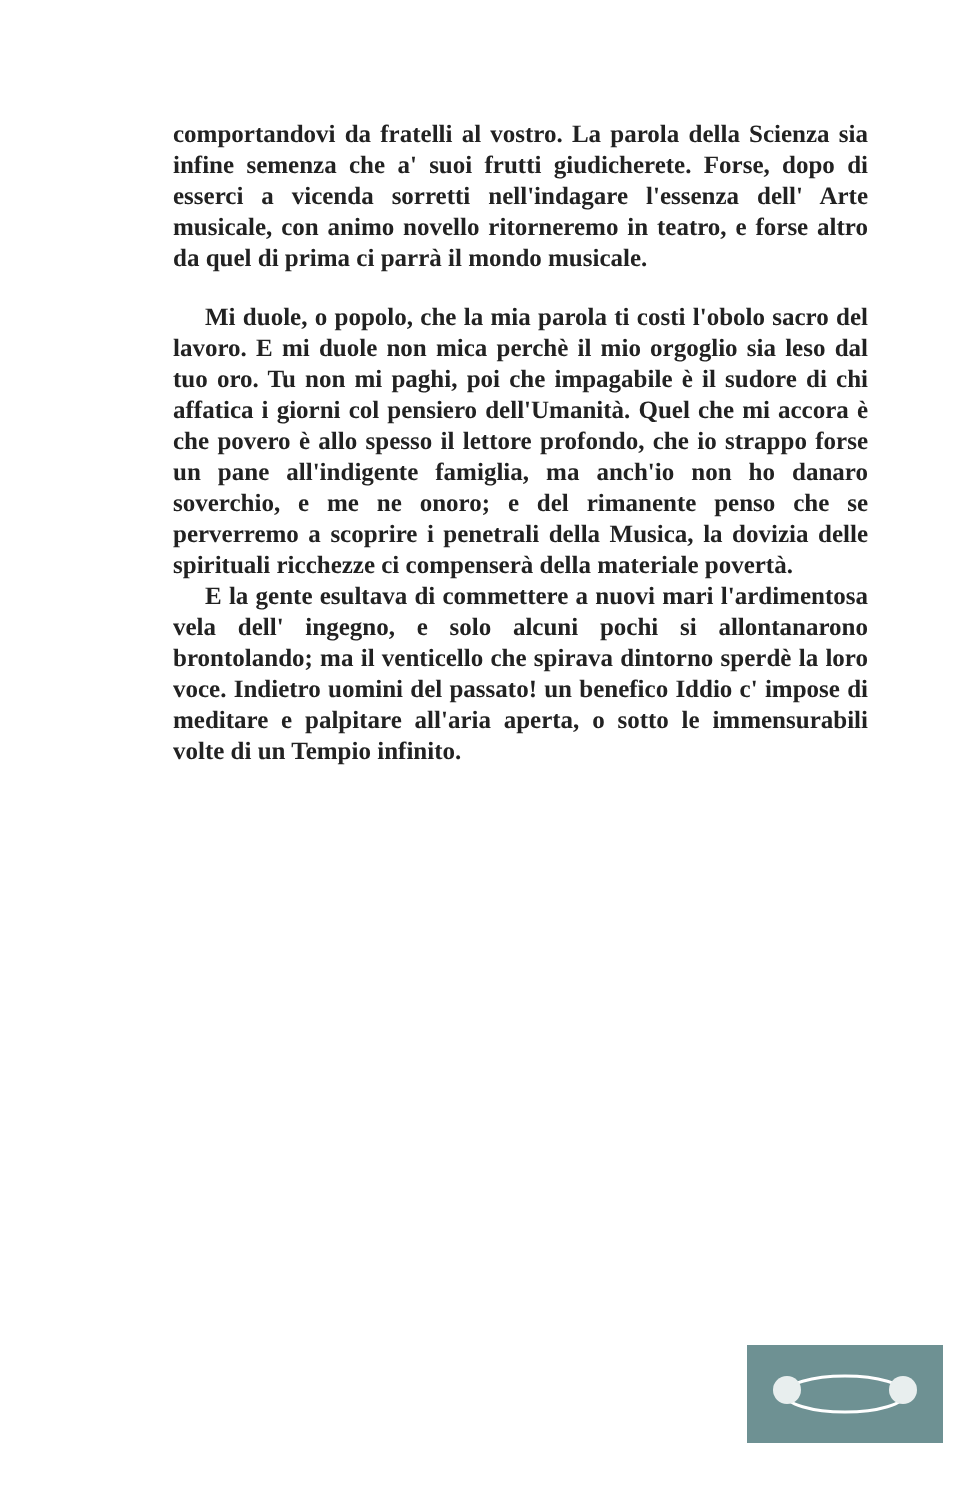comportandovi da fratelli al vostro. La parola della Scienza sia infine semenza che a' suoi frutti giudicherete. Forse, dopo di esserci a vicenda sorretti nell'indagare l'essenza dell' Arte musicale, con animo novello ritorneremo in teatro, e forse altro da quel di prima ci parrà il mondo musicale.
Mi duole, o popolo, che la mia parola ti costi l'obolo sacro del lavoro. E mi duole non mica perchè il mio orgoglio sia leso dal tuo oro. Tu non mi paghi, poi che impagabile è il sudore di chi affatica i giorni col pensiero dell'Umanità. Quel che mi accora è che povero è allo spesso il lettore profondo, che io strappo forse un pane all'indigente famiglia, ma anch'io non ho danaro soverchio, e me ne onoro; e del rimanente penso che se perverremo a scoprire i penetrali della Musica, la dovizia delle spirituali ricchezze ci compenserà della materiale povertà.
E la gente esultava di commettere a nuovi mari l'ardimentosa vela dell' ingegno, e solo alcuni pochi si allontanarono brontolando; ma il venticello che spirava dintorno sperdè la loro voce. Indietro uomini del passato! un benefico Iddio c' impose di meditare e palpitare all'aria aperta, o sotto le immensurabili volte di un Tempio infinito.